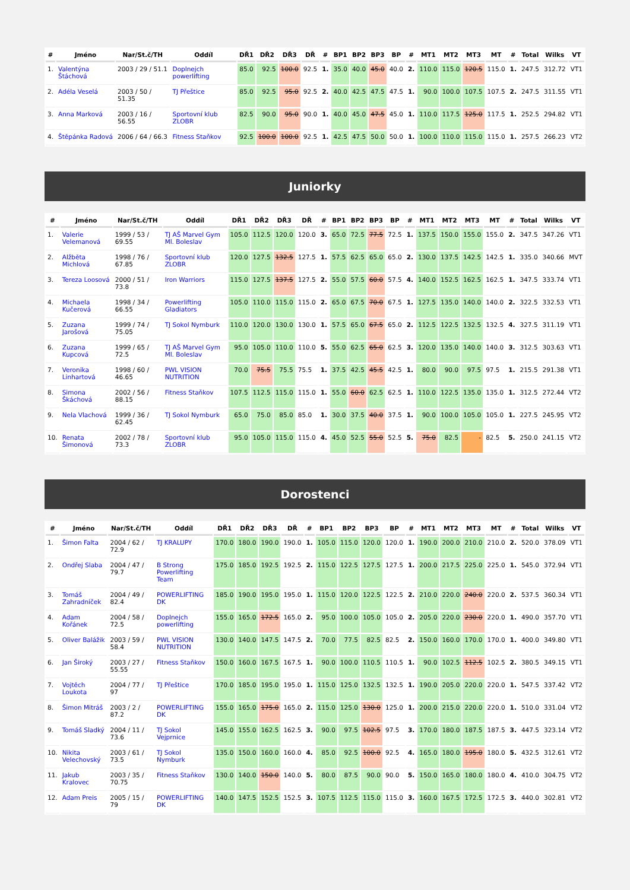| # | Jméno | Nar/St.č/TH | Oddíl | DŘ1 | DŘ2 | DŘ3 | DŘ | # | BP1 | BP2 | BP3 | BP | # | MT1 | MT2 | MT3 | MT | # | Total | Wilks | VT |
| --- | --- | --- | --- | --- | --- | --- | --- | --- | --- | --- | --- | --- | --- | --- | --- | --- | --- | --- | --- | --- | --- |
| 1. | Valentýna Štáchová | 2003 / 29 / 51.1 | Doplnejch powerlifting | 85.0 | 92.5 | 100.0 | 92.5 | 1. | 35.0 | 40.0 | 45.0 | 40.0 | 2. | 110.0 | 115.0 | 120.5 | 115.0 | 1. | 247.5 | 312.72 | VT1 |
| 2. | Adéla Veselá | 2003 / 50 / 51.35 | TJ Přeštice | 85.0 | 92.5 | 95.0 | 92.5 | 2. | 40.0 | 42.5 | 47.5 | 47.5 | 1. | 90.0 | 100.0 | 107.5 | 107.5 | 2. | 247.5 | 311.55 | VT1 |
| 3. | Anna Marková | 2003 / 16 / 56.55 | Sportovní klub ZLOBR | 82.5 | 90.0 | 95.0 | 90.0 | 1. | 40.0 | 45.0 | 47.5 | 45.0 | 1. | 110.0 | 117.5 | 125.0 | 117.5 | 1. | 252.5 | 294.82 | VT1 |
| 4. | Štěpánka Radová | 2006 / 64 / 66.3 | Fitness Staňkov | 92.5 | 100.0 | 100.0 | 92.5 | 1. | 42.5 | 47.5 | 50.0 | 50.0 | 1. | 100.0 | 110.0 | 115.0 | 115.0 | 1. | 257.5 | 266.23 | VT2 |
Juniorky
| # | Jméno | Nar/St.č/TH | Oddíl | DŘ1 | DŘ2 | DŘ3 | DŘ | # | BP1 | BP2 | BP3 | BP | # | MT1 | MT2 | MT3 | MT | # | Total | Wilks | VT |
| --- | --- | --- | --- | --- | --- | --- | --- | --- | --- | --- | --- | --- | --- | --- | --- | --- | --- | --- | --- | --- | --- |
| 1. | Valerie Velemanová | 1999 / 53 / 69.55 | TJ AŠ Marvel Gym Ml. Boleslav | 105.0 | 112.5 | 120.0 | 120.0 | 3. | 65.0 | 72.5 | 77.5 | 72.5 | 1. | 137.5 | 150.0 | 155.0 | 155.0 | 2. | 347.5 | 347.26 | VT1 |
| 2. | Alžběta Michlová | 1998 / 76 / 67.85 | Sportovní klub ZLOBR | 120.0 | 127.5 | 132.5 | 127.5 | 1. | 57.5 | 62.5 | 65.0 | 65.0 | 2. | 130.0 | 137.5 | 142.5 | 142.5 | 1. | 335.0 | 340.66 | MVT |
| 3. | Tereza Loosová | 2000 / 51 / 73.8 | Iron Warriors | 115.0 | 127.5 | 137.5 | 127.5 | 2. | 55.0 | 57.5 | 60.0 | 57.5 | 4. | 140.0 | 152.5 | 162.5 | 162.5 | 1. | 347.5 | 333.74 | VT1 |
| 4. | Michaela Kučerová | 1998 / 34 / 66.55 | Powerlifting Gladiators | 105.0 | 110.0 | 115.0 | 115.0 | 2. | 65.0 | 67.5 | 70.0 | 67.5 | 1. | 127.5 | 135.0 | 140.0 | 140.0 | 2. | 322.5 | 332.53 | VT1 |
| 5. | Zuzana Jarošová | 1999 / 74 / 75.05 | TJ Sokol Nymburk | 110.0 | 120.0 | 130.0 | 130.0 | 1. | 57.5 | 65.0 | 67.5 | 65.0 | 2. | 112.5 | 122.5 | 132.5 | 132.5 | 4. | 327.5 | 311.19 | VT1 |
| 6. | Zuzana Kupcová | 1999 / 65 / 72.5 | TJ AŠ Marvel Gym Ml. Boleslav | 95.0 | 105.0 | 110.0 | 110.0 | 5. | 55.0 | 62.5 | 65.0 | 62.5 | 3. | 120.0 | 135.0 | 140.0 | 140.0 | 3. | 312.5 | 303.63 | VT1 |
| 7. | Veronika Linhartová | 1998 / 60 / 46.65 | PWL VISION NUTRITION | 70.0 | 75.5 | 75.5 | 75.5 | 1. | 37.5 | 42.5 | 45.5 | 42.5 | 1. | 80.0 | 90.0 | 97.5 | 97.5 | 1. | 215.5 | 291.38 | VT1 |
| 8. | Simona Škáchová | 2002 / 56 / 88.15 | Fitness Staňkov | 107.5 | 112.5 | 115.0 | 115.0 | 1. | 55.0 | 60.0 | 62.5 | 62.5 | 1. | 110.0 | 122.5 | 135.0 | 135.0 | 1. | 312.5 | 272.44 | VT2 |
| 9. | Nela Vlachová | 1999 / 36 / 62.45 | TJ Sokol Nymburk | 65.0 | 75.0 | 85.0 | 85.0 | 1. | 30.0 | 37.5 | 40.0 | 37.5 | 1. | 90.0 | 100.0 | 105.0 | 105.0 | 1. | 227.5 | 245.95 | VT2 |
| 10. | Renata Šimonová | 2002 / 78 / 73.3 | Sportovní klub ZLOBR | 95.0 | 105.0 | 115.0 | 115.0 | 4. | 45.0 | 52.5 | 55.0 | 52.5 | 5. | 75.0 | 82.5 | - | 82.5 | 5. | 250.0 | 241.15 | VT2 |
Dorostenci
| # | Jméno | Nar/St.č/TH | Oddíl | DŘ1 | DŘ2 | DŘ3 | DŘ | # | BP1 | BP2 | BP3 | BP | # | MT1 | MT2 | MT3 | MT | # | Total | Wilks | VT |
| --- | --- | --- | --- | --- | --- | --- | --- | --- | --- | --- | --- | --- | --- | --- | --- | --- | --- | --- | --- | --- | --- |
| 1. | Šimon Falta | 2004 / 62 / 72.9 | TJ KRALUPY | 170.0 | 180.0 | 190.0 | 190.0 | 1. | 105.0 | 115.0 | 120.0 | 120.0 | 1. | 190.0 | 200.0 | 210.0 | 210.0 | 2. | 520.0 | 378.09 | VT1 |
| 2. | Ondřej Slaba | 2004 / 47 / 79.7 | B Strong Powerlifting Team | 175.0 | 185.0 | 192.5 | 192.5 | 2. | 115.0 | 122.5 | 127.5 | 127.5 | 1. | 200.0 | 217.5 | 225.0 | 225.0 | 1. | 545.0 | 372.94 | VT1 |
| 3. | Tomáš Zahradníček | 2004 / 49 / 82.4 | POWERLIFTING DK | 185.0 | 190.0 | 195.0 | 195.0 | 1. | 115.0 | 120.0 | 122.5 | 122.5 | 2. | 210.0 | 220.0 | 240.0 | 220.0 | 2. | 537.5 | 360.34 | VT1 |
| 4. | Adam Kořánek | 2004 / 58 / 72.5 | Doplnejch powerlifting | 155.0 | 165.0 | 172.5 | 165.0 | 2. | 95.0 | 100.0 | 105.0 | 105.0 | 2. | 205.0 | 220.0 | 230.0 | 220.0 | 1. | 490.0 | 357.70 | VT1 |
| 5. | Oliver Balážik | 2003 / 59 / 58.4 | PWL VISION NUTRITION | 130.0 | 140.0 | 147.5 | 147.5 | 2. | 70.0 | 77.5 | 82.5 | 82.5 | 2. | 150.0 | 160.0 | 170.0 | 170.0 | 1. | 400.0 | 349.80 | VT1 |
| 6. | Jan Široký | 2003 / 27 / 55.55 | Fitness Staňkov | 150.0 | 160.0 | 167.5 | 167.5 | 1. | 90.0 | 100.0 | 110.5 | 110.5 | 1. | 90.0 | 102.5 | 112.5 | 102.5 | 2. | 380.5 | 349.15 | VT1 |
| 7. | Vojtěch Loukota | 2004 / 77 / 97 | TJ Přeštice | 170.0 | 185.0 | 195.0 | 195.0 | 1. | 115.0 | 125.0 | 132.5 | 132.5 | 1. | 190.0 | 205.0 | 220.0 | 220.0 | 1. | 547.5 | 337.42 | VT2 |
| 8. | Šimon Mitráš | 2003 / 2 / 87.2 | POWERLIFTING DK | 155.0 | 165.0 | 175.0 | 165.0 | 2. | 115.0 | 125.0 | 130.0 | 125.0 | 1. | 200.0 | 215.0 | 220.0 | 220.0 | 1. | 510.0 | 331.04 | VT2 |
| 9. | Tomáš Sladký | 2004 / 11 / 73.6 | TJ Sokol Vejprnice | 145.0 | 155.0 | 162.5 | 162.5 | 3. | 90.0 | 97.5 | 102.5 | 97.5 | 3. | 170.0 | 180.0 | 187.5 | 187.5 | 3. | 447.5 | 323.14 | VT2 |
| 10. | Nikita Velechovský | 2003 / 61 / 73.5 | TJ Sokol Nymburk | 135.0 | 150.0 | 160.0 | 160.0 | 4. | 85.0 | 92.5 | 100.0 | 92.5 | 4. | 165.0 | 180.0 | 195.0 | 180.0 | 5. | 432.5 | 312.61 | VT2 |
| 11. | Jakub Kralovec | 2003 / 35 / 70.75 | Fitness Staňkov | 130.0 | 140.0 | 150.0 | 140.0 | 5. | 80.0 | 87.5 | 90.0 | 90.0 | 5. | 150.0 | 165.0 | 180.0 | 180.0 | 4. | 410.0 | 304.75 | VT2 |
| 12. | Adam Preis | 2005 / 15 / 79 | POWERLIFTING DK | 140.0 | 147.5 | 152.5 | 152.5 | 3. | 107.5 | 112.5 | 115.0 | 115.0 | 3. | 160.0 | 167.5 | 172.5 | 172.5 | 3. | 440.0 | 302.81 | VT2 |